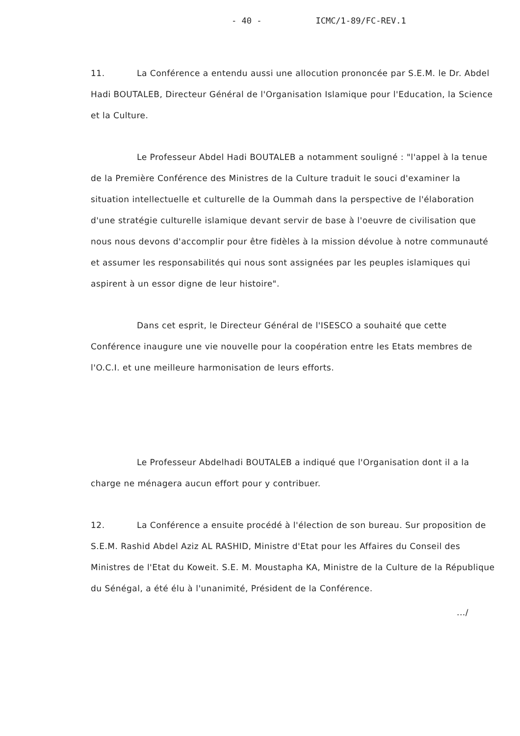- 40 - ICMC/1-89/FC-REV.1
11. La Conférence a entendu aussi une allocution prononcée par S.E.M. le Dr. Abdel Hadi BOUTALEB, Directeur Général de l'Organisation Islamique pour l'Education, la Science et la Culture.
Le Professeur Abdel Hadi BOUTALEB a notamment souligné : "l'appel à la tenue de la Première Conférence des Ministres de la Culture traduit le souci d'examiner la situation intellectuelle et culturelle de la Oummah dans la perspective de l'élaboration d'une stratégie culturelle islamique devant servir de base à l'oeuvre de civilisation que nous nous devons d'accomplir pour être fidèles à la mission dévolue à notre communauté et assumer les responsabilités qui nous sont assignées par les peuples islamiques qui aspirent à un essor digne de leur histoire".
Dans cet esprit, le Directeur Général de l'ISESCO a souhaité que cette Conférence inaugure une vie nouvelle pour la coopération entre les Etats membres de l'O.C.I. et une meilleure harmonisation de leurs efforts.
Le Professeur Abdelhadi BOUTALEB a indiqué que l'Organisation dont il a la charge ne ménagera aucun effort pour y contribuer.
12. La Conférence a ensuite procédé à l'élection de son bureau. Sur proposition de S.E.M. Rashid Abdel Aziz AL RASHID, Ministre d'Etat pour les Affaires du Conseil des Ministres de l'Etat du Koweit. S.E. M. Moustapha KA, Ministre de la Culture de la République du Sénégal, a été élu à l'unanimité, Président de la Conférence.
.../